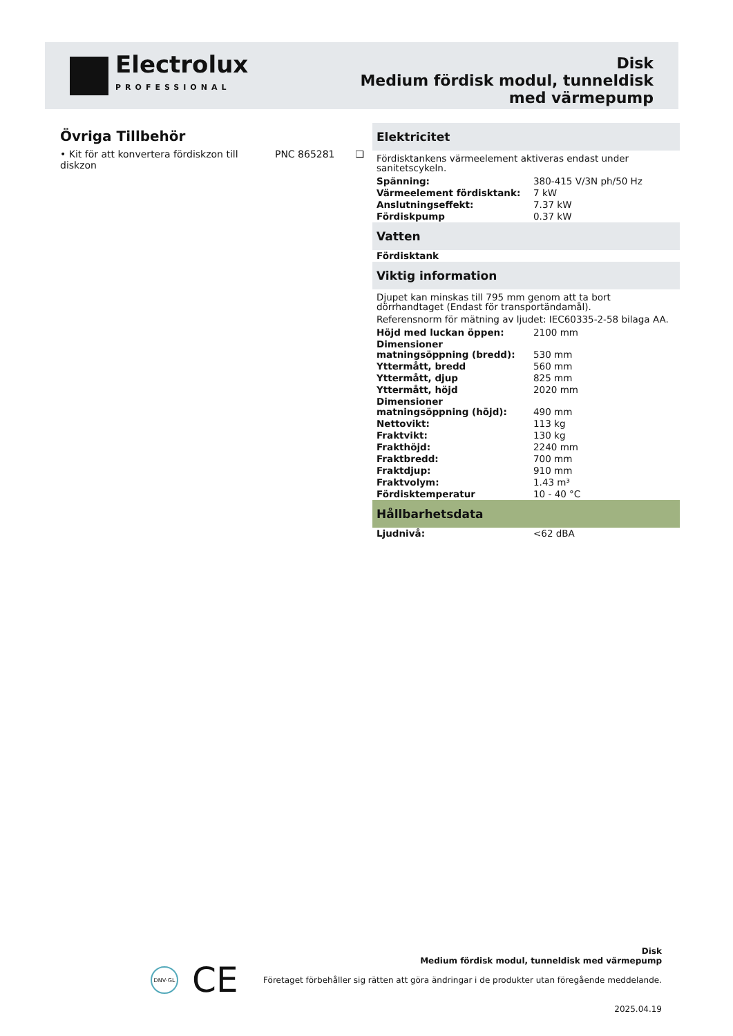Electrolux
PROFESSIONAL
Disk
Medium fördisk modul, tunneldisk
med värmepump
Övriga Tillbehör
• Kit för att konvertera fördiskzon till diskzon PNC 865281 ❑
Elektricitet
Fördisktankens värmeelement aktiveras endast under sanitetscykeln.
| Spänning: | 380-415 V/3N ph/50 Hz |
| Värmeelement fördisktank: | 7 kW |
| Anslutningseffekt: | 7.37 kW |
| Fördiskpump | 0.37 kW |
Vatten
| Fördisktank | |
Viktig information
Djupet kan minskas till 795 mm genom att ta bort dörrhandtaget (Endast för transportändamål).
Referensnorm för mätning av ljudet: IEC60335-2-58 bilaga AA.
| Höjd med luckan öppen: | 2100 mm |
| Dimensioner matningsöppning (bredd): | 530 mm |
| Yttermått, bredd | 560 mm |
| Yttermått, djup | 825 mm |
| Yttermått, höjd | 2020 mm |
| Dimensioner matningsöppning (höjd): | 490 mm |
| Nettovikt: | 113 kg |
| Fraktvikt: | 130 kg |
| Frakthöjd: | 2240 mm |
| Fraktbredd: | 700 mm |
| Fraktdjup: | 910 mm |
| Fraktvolym: | 1.43 m³ |
| Fördisktemperatur | 10 - 40 °C |
Hållbarhetsdata
| Ljudnivå: | <62 dBA |
DNV·GL CE
Disk
Medium fördisk modul, tunneldisk med värmepump
Företaget förbehåller sig rätten att göra ändringar i de produkter utan föregående meddelande.
2025.04.19